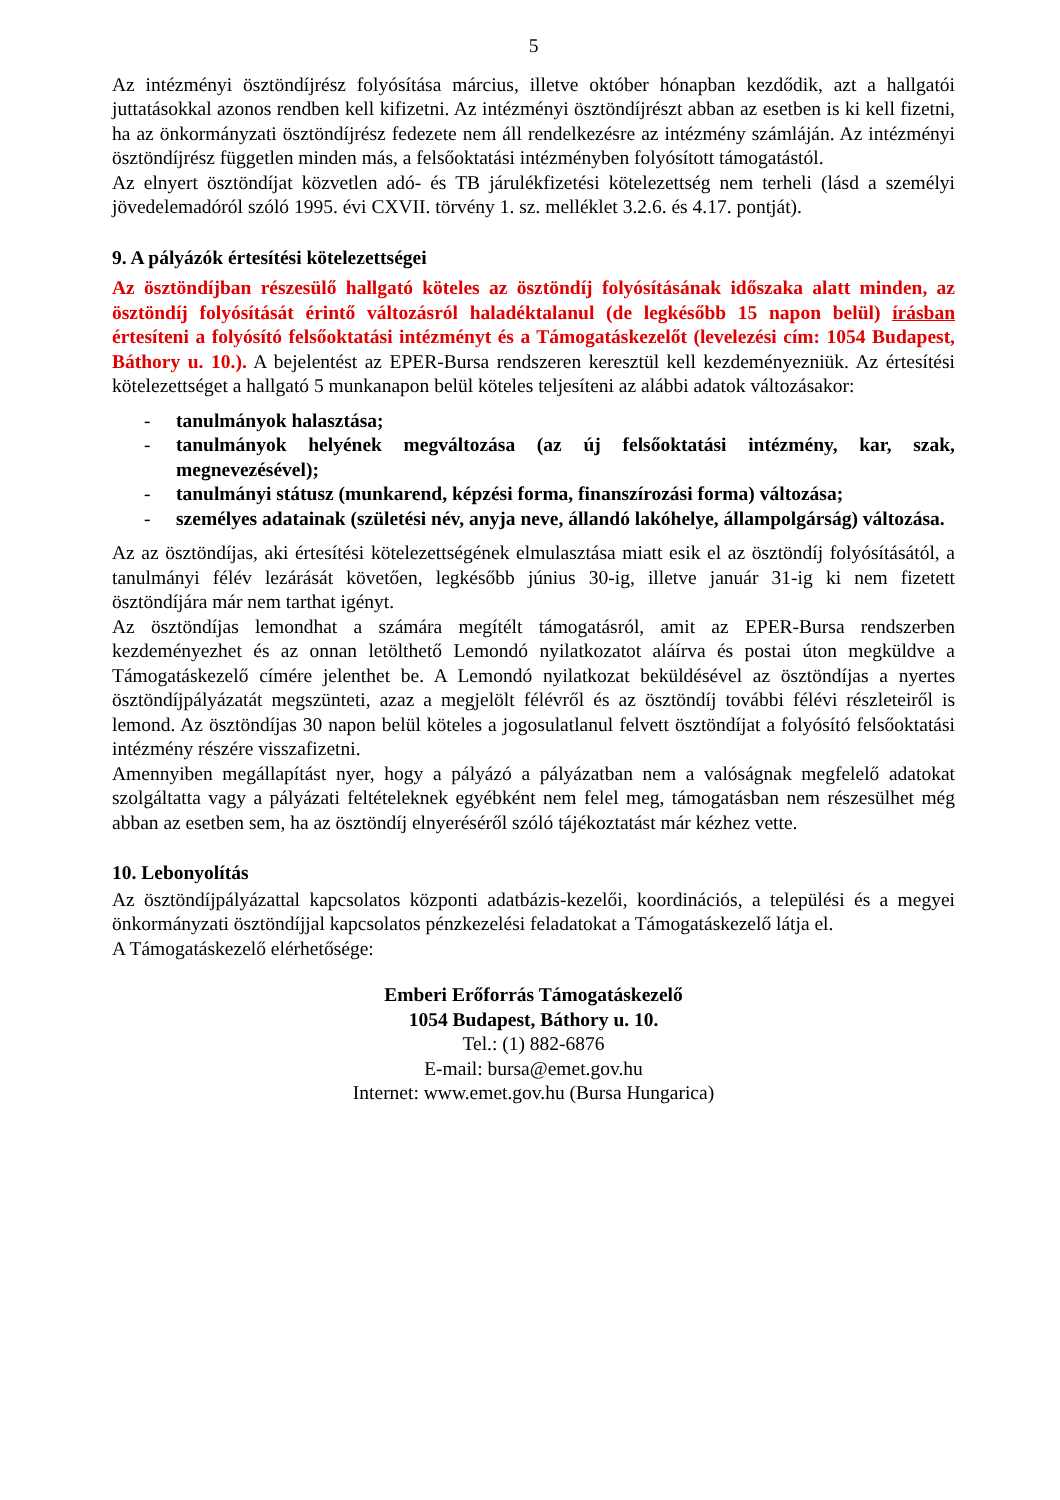5
Az intézményi ösztöndíjrész folyósítása március, illetve október hónapban kezdődik, azt a hallgatói juttatásokkal azonos rendben kell kifizetni. Az intézményi ösztöndíjrészt abban az esetben is ki kell fizetni, ha az önkormányzati ösztöndíjrész fedezete nem áll rendelkezésre az intézmény számláján. Az intézményi ösztöndíjrész független minden más, a felsőoktatási intézményben folyósított támogatástól.
Az elnyert ösztöndíjat közvetlen adó- és TB járulékfizetési kötelezettség nem terheli (lásd a személyi jövedelemadóról szóló 1995. évi CXVII. törvény 1. sz. melléklet 3.2.6. és 4.17. pontját).
9. A pályázók értesítési kötelezettségei
Az ösztöndíjban részesülő hallgató köteles az ösztöndíj folyósításának időszaka alatt minden, az ösztöndíj folyósítását érintő változásról haladéktalanul (de legkésőbb 15 napon belül) írásban értesíteni a folyósító felsőoktatási intézményt és a Támogatáskezelőt (levelezési cím: 1054 Budapest, Báthory u. 10.). A bejelentést az EPER-Bursa rendszeren keresztül kell kezdeményezniük. Az értesítési kötelezettséget a hallgató 5 munkanapon belül köteles teljesíteni az alábbi adatok változásakor:
- tanulmányok halasztása;
- tanulmányok helyének megváltozása (az új felsőoktatási intézmény, kar, szak, megnevezésével);
- tanulmányi státusz (munkarend, képzési forma, finanszírozási forma) változása;
- személyes adatainak (születési név, anyja neve, állandó lakóhelye, állampolgárság) változása.
Az az ösztöndíjas, aki értesítési kötelezettségének elmulasztása miatt esik el az ösztöndíj folyósításától, a tanulmányi félév lezárását követően, legkésőbb június 30-ig, illetve január 31-ig ki nem fizetett ösztöndíjára már nem tarthat igényt.
Az ösztöndíjas lemondhat a számára megítélt támogatásról, amit az EPER-Bursa rendszerben kezdeményezhet és az onnan letölthető Lemondó nyilatkozatot aláírva és postai úton megküldve a Támogatáskezelő címére jelenthet be. A Lemondó nyilatkozat beküldésével az ösztöndíjas a nyertes ösztöndíjpályázatát megszünteti, azaz a megjelölt félévről és az ösztöndíj további félévi részleteiről is lemond. Az ösztöndíjas 30 napon belül köteles a jogosulatlanul felvett ösztöndíjat a folyósító felsőoktatási intézmény részére visszafizetni.
Amennyiben megállapítást nyer, hogy a pályázó a pályázatban nem a valóságnak megfelelő adatokat szolgáltatta vagy a pályázati feltételeknek egyébként nem felel meg, támogatásban nem részesülhet még abban az esetben sem, ha az ösztöndíj elnyeréséről szóló tájékoztatást már kézhez vette.
10. Lebonyolítás
Az ösztöndíjpályázattal kapcsolatos központi adatbázis-kezelői, koordinációs, a települési és a megyei önkormányzati ösztöndíjjal kapcsolatos pénzkezelési feladatokat a Támogatáskezelő látja el.
A Támogatáskezelő elérhetősége:
Emberi Erőforrás Támogatáskezelő
1054 Budapest, Báthory u. 10.
Tel.: (1) 882-6876
E-mail: bursa@emet.gov.hu
Internet: www.emet.gov.hu (Bursa Hungarica)